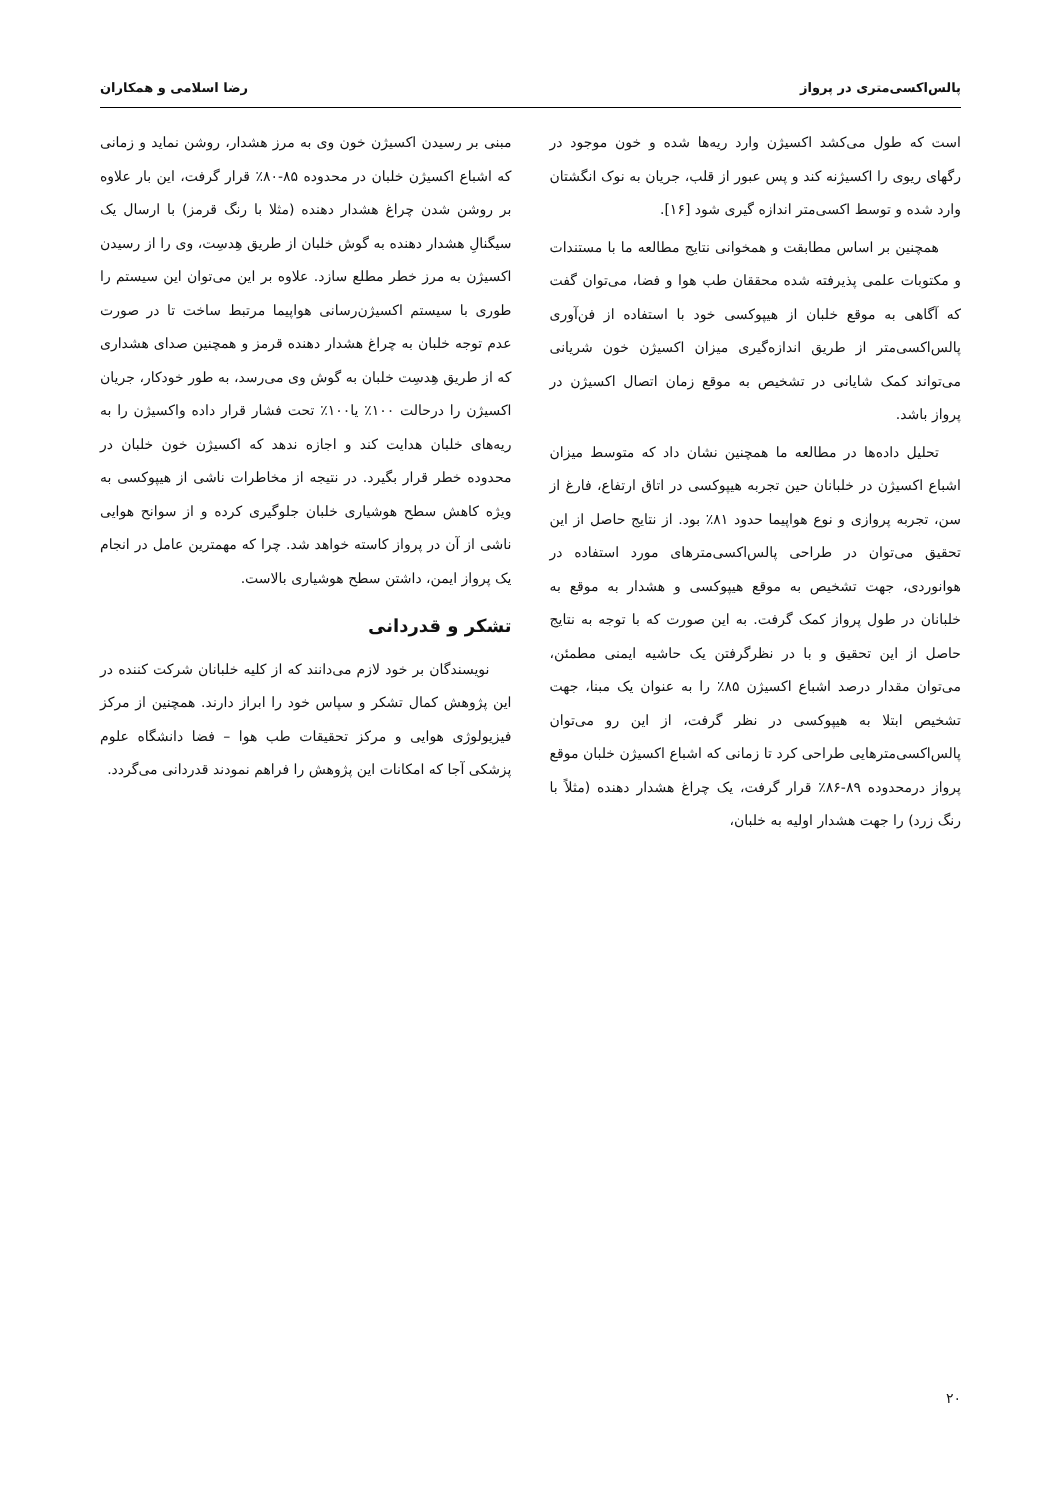پالس‌اکسی‌متری در پرواز رضا اسلامی و همکاران
است که طول می‌کشد اکسیژن وارد ریه‌ها شده و خون موجود در رگهای ریوی را اکسیژنه کند و پس عبور از قلب، جریان به نوک انگشتان وارد شده و توسط اکسی‌متر اندازه گیری شود [۱۶].
همچنین بر اساس مطابقت و همخوانی نتایج مطالعه ما با مستندات و مکتوبات علمی پذیرفته شده محققان طب هوا و فضا، می‌توان گفت که آگاهی به موقع خلبان از هیپوکسی خود با استفاده از فن‌آوری پالس‌اکسی‌متر از طریق اندازه‌گیری میزان اکسیژن خون شریانی می‌تواند کمک شایانی در تشخیص به موقع زمان اتصال اکسیژن در پرواز باشد.
تحلیل داده‌ها در مطالعه ما همچنین نشان داد که متوسط میزان اشباع اکسیژن در خلبانان حین تجربه هیپوکسی در اتاق ارتفاع، فارغ از سن، تجربه پروازی و نوع هواپیما حدود ۸۱٪ بود. از نتایج حاصل از این تحقیق می‌توان در طراحی پالس‌اکسی‌مترهای مورد استفاده در هوانوردی، جهت تشخیص به موقع هیپوکسی و هشدار به موقع به خلبانان در طول پرواز کمک گرفت. به این صورت که با توجه به نتایج حاصل از این تحقیق و با در نظرگرفتن یک حاشیه ایمنی مطمئن، می‌توان مقدار درصد اشباع اکسیژن ۸۵٪ را به عنوان یک مبنا، جهت تشخیص ابتلا به هیپوکسی در نظر گرفت، از این رو می‌توان پالس‌اکسی‌مترهایی طراحی کرد تا زمانی که اشباع اکسیژن خلبان موقع پرواز درمحدوده ۸۹-۸۶٪ قرار گرفت، یک چراغ هشدار دهنده (مثلاً با رنگ زرد) را جهت هشدار اولیه به خلبان،
مبنی بر رسیدن اکسیژن خون وی به مرز هشدار، روشن نماید و زمانی که اشباع اکسیژن خلبان در محدوده ۸۵-۸۰٪ قرار گرفت، این بار علاوه بر روشن شدن چراغ هشدار دهنده (مثلا با رنگ قرمز) با ارسال یک سیگنالِ هشدار دهنده به گوش خلبان از طریق هِدسِت، وی را از رسیدن اکسیژن به مرز خطر مطلع سازد. علاوه بر این می‌توان این سیستم را طوری با سیستم اکسیژن‌رسانی هواپیما مرتبط ساخت تا در صورت عدم توجه خلبان به چراغ هشدار دهنده قرمز و همچنین صدای هشداری که از طریق هِدسِت خلبان به گوش وی می‌رسد، به طور خودکار، جریان اکسیژن را درحالت ۱۰۰٪ یا۱۰۰٪ تحت فشار قرار داده واکسیژن را به ریه‌های خلبان هدایت کند و اجازه ندهد که اکسیژن خون خلبان در محدوده خطر قرار بگیرد. در نتیجه از مخاطرات ناشی از هیپوکسی به ویژه کاهش سطح هوشیاری خلبان جلوگیری کرده و از سوانح هوایی ناشی از آن در پرواز کاسته خواهد شد. چرا که مهمترین عامل در انجام یک پرواز ایمن، داشتن سطح هوشیاری بالاست.
تشکر و قدردانی
نویسندگان بر خود لازم می‌دانند که از کلیه خلبانان شرکت کننده در این پژوهش کمال تشکر و سپاس خود را ابراز دارند. همچنین از مرکز فیزیولوژی هوایی و مرکز تحقیقات طب هوا – فضا دانشگاه علوم پزشکی آجا که امکانات این پژوهش را فراهم نمودند قدردانی می‌گردد.
۲۰